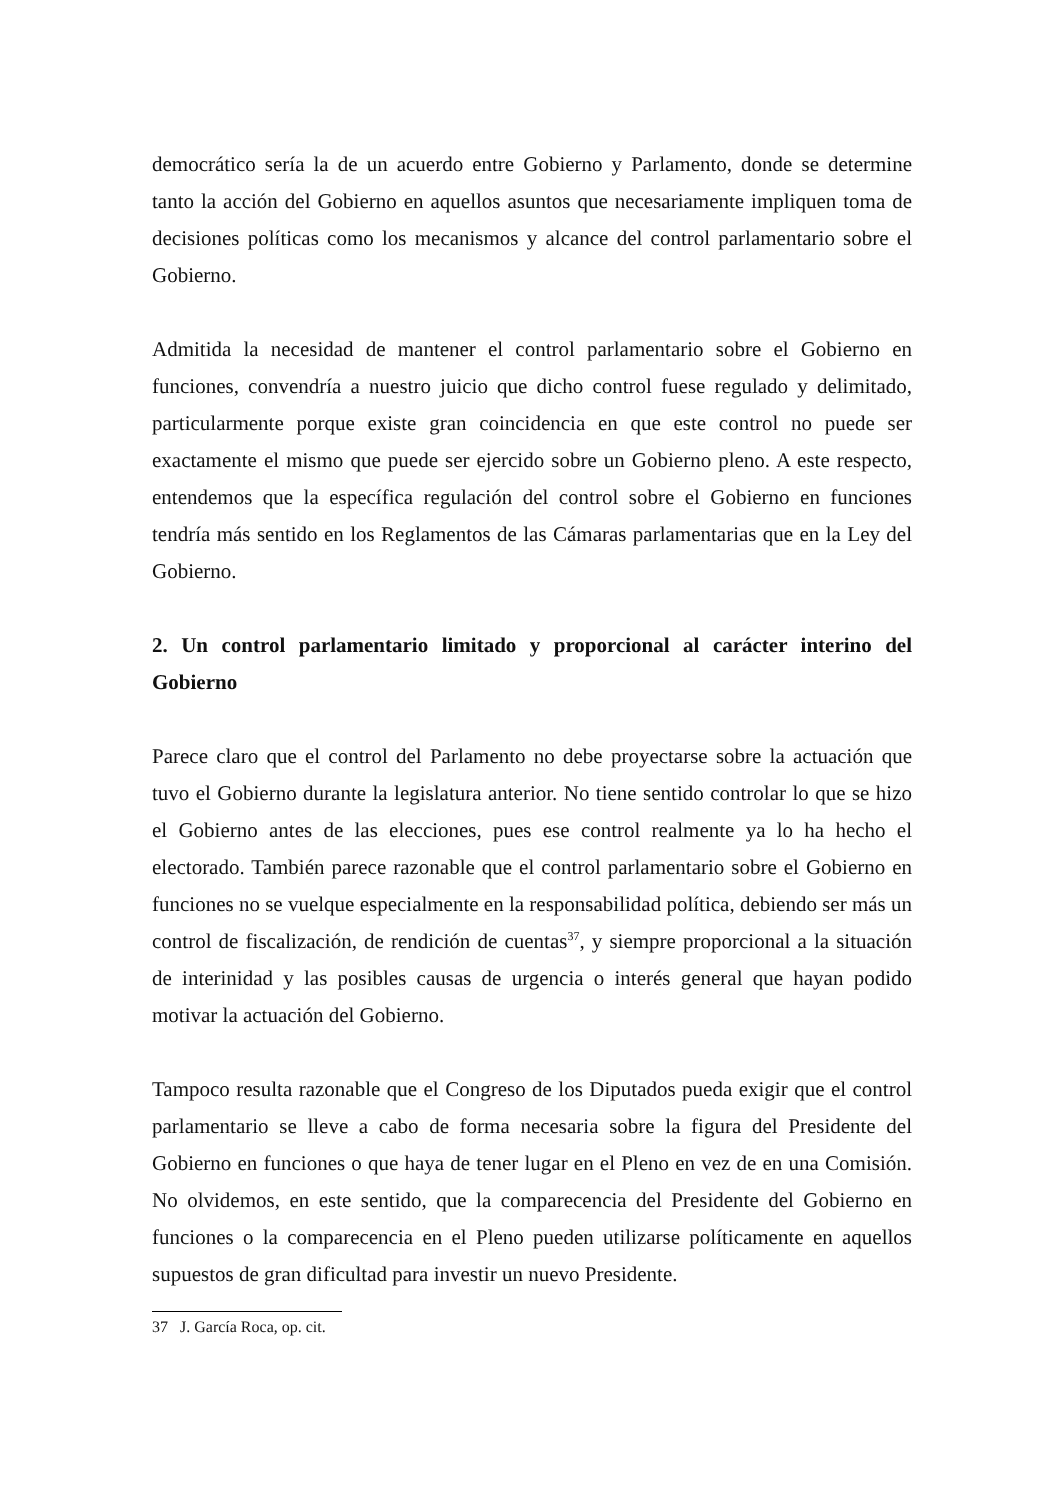democrático sería la de un acuerdo entre Gobierno y Parlamento, donde se determine tanto la acción del Gobierno en aquellos asuntos que necesariamente impliquen toma de decisiones políticas como los mecanismos y alcance del control parlamentario sobre el Gobierno.
Admitida la necesidad de mantener el control parlamentario sobre el Gobierno en funciones, convendría a nuestro juicio que dicho control fuese regulado y delimitado, particularmente porque existe gran coincidencia en que este control no puede ser exactamente el mismo que puede ser ejercido sobre un Gobierno pleno. A este respecto, entendemos que la específica regulación del control sobre el Gobierno en funciones tendría más sentido en los Reglamentos de las Cámaras parlamentarias que en la Ley del Gobierno.
2. Un control parlamentario limitado y proporcional al carácter interino del Gobierno
Parece claro que el control del Parlamento no debe proyectarse sobre la actuación que tuvo el Gobierno durante la legislatura anterior. No tiene sentido controlar lo que se hizo el Gobierno antes de las elecciones, pues ese control realmente ya lo ha hecho el electorado. También parece razonable que el control parlamentario sobre el Gobierno en funciones no se vuelque especialmente en la responsabilidad política, debiendo ser más un control de fiscalización, de rendición de cuentas<sup>37</sup>, y siempre proporcional a la situación de interinidad y las posibles causas de urgencia o interés general que hayan podido motivar la actuación del Gobierno.
Tampoco resulta razonable que el Congreso de los Diputados pueda exigir que el control parlamentario se lleve a cabo de forma necesaria sobre la figura del Presidente del Gobierno en funciones o que haya de tener lugar en el Pleno en vez de en una Comisión. No olvidemos, en este sentido, que la comparecencia del Presidente del Gobierno en funciones o la comparecencia en el Pleno pueden utilizarse políticamente en aquellos supuestos de gran dificultad para investir un nuevo Presidente.
37 J. García Roca, op. cit.